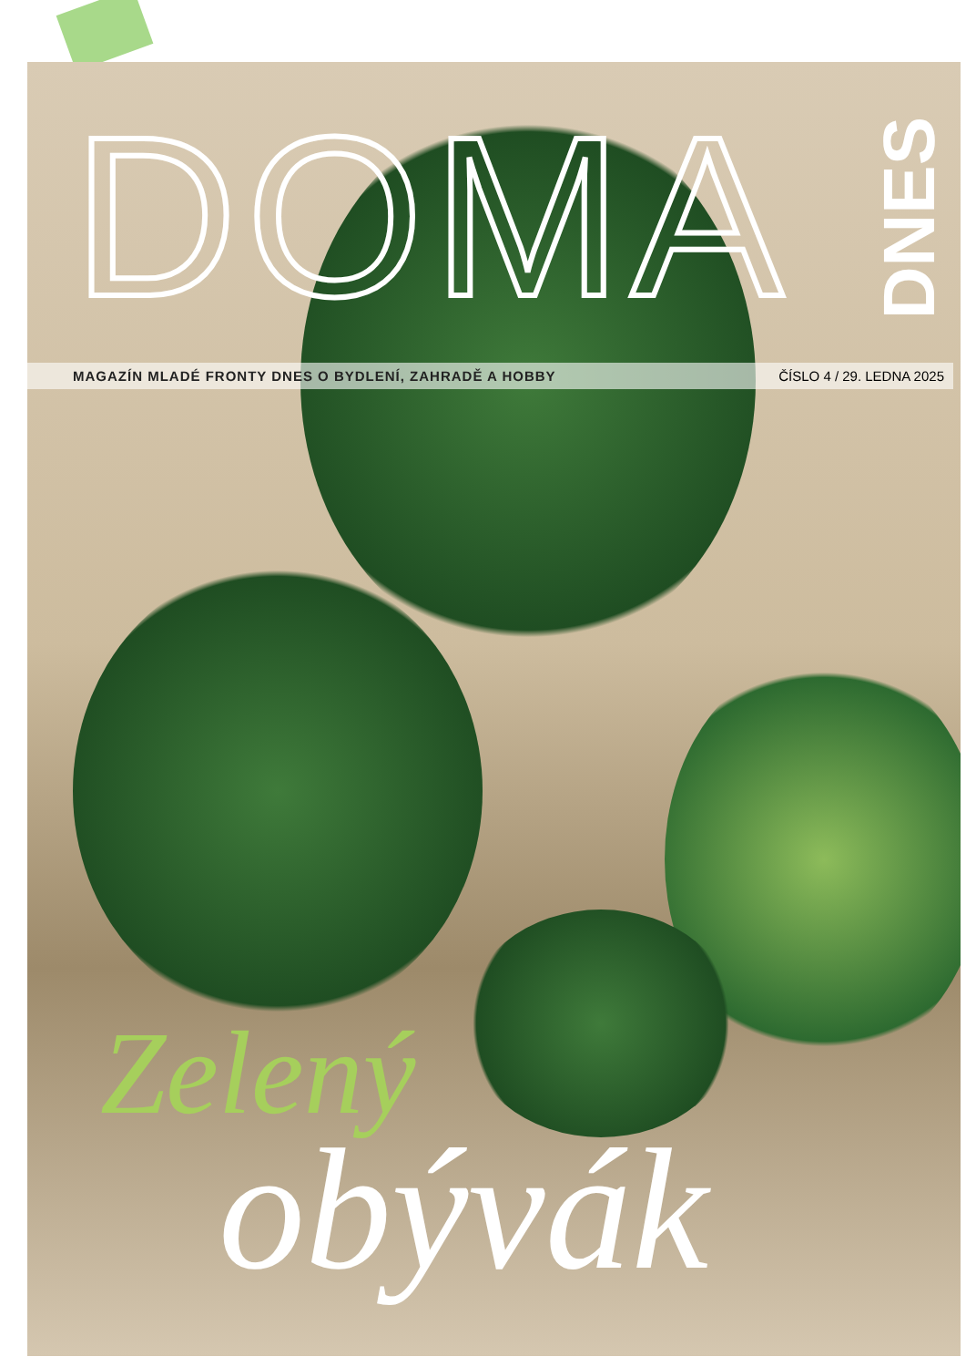DNES
DOMA
MAGAZÍN MLADÉ FRONTY DNES O BYDLENÍ, ZAHRADĚ A HOBBY ČÍSLO 4 / 29. LEDNA 2025
Zelený
obývák